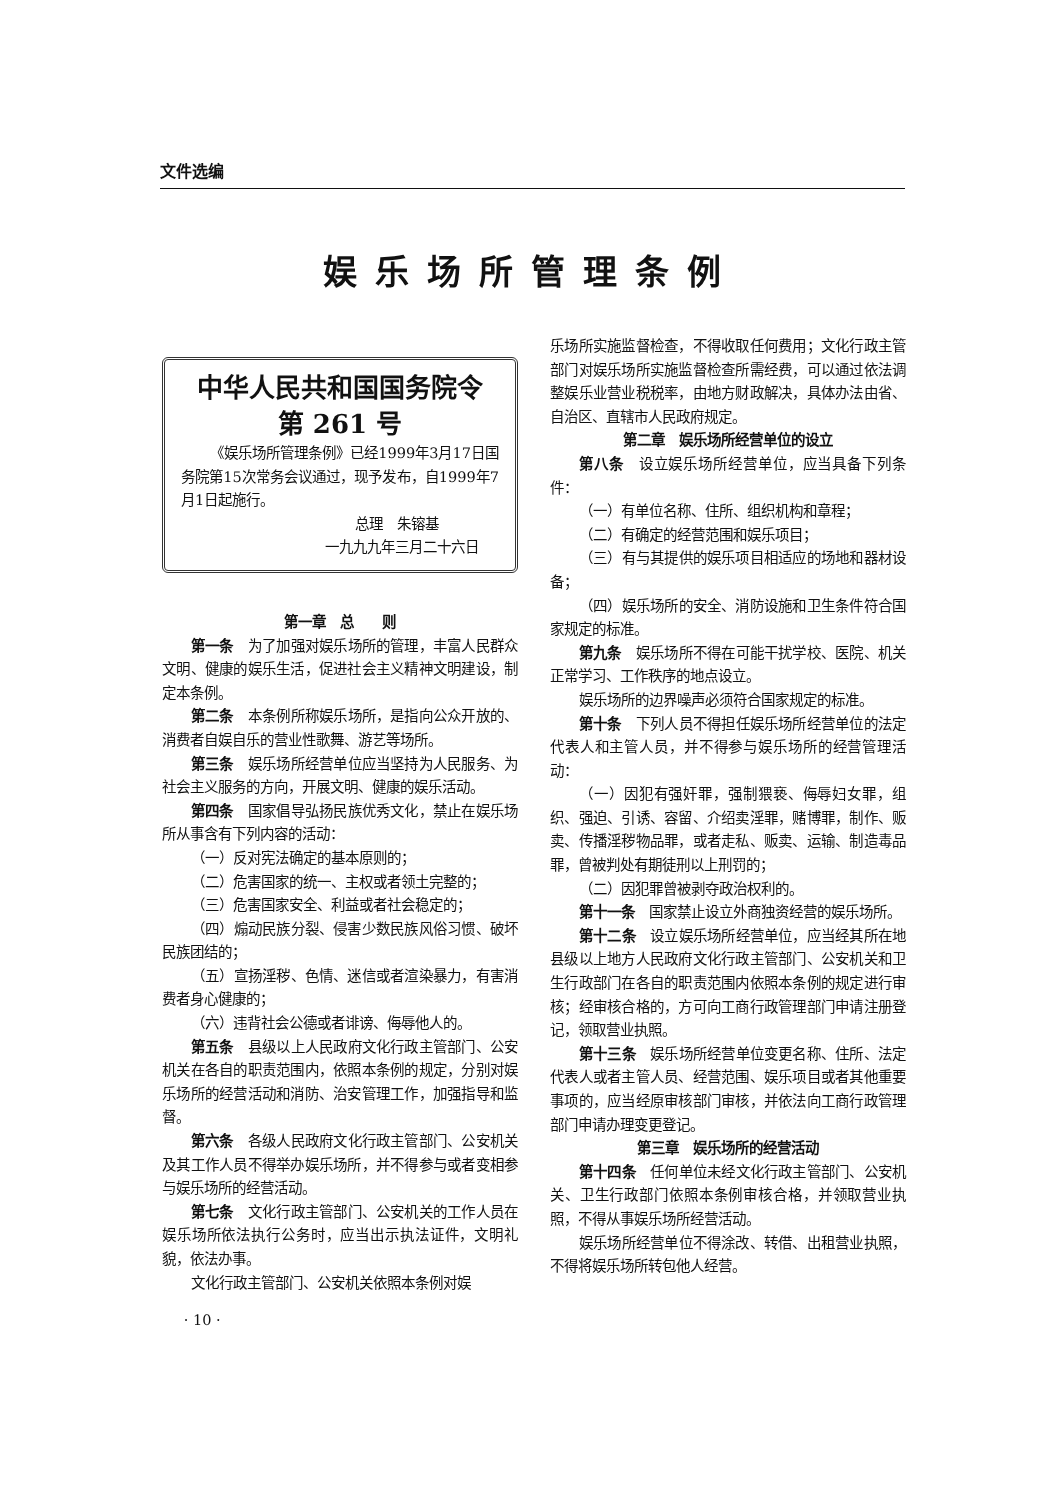文件选编
娱乐场所管理条例
中华人民共和国国务院令
第 261 号
《娱乐场所管理条例》已经1999年3月17日国务院第15次常务会议通过，现予发布，自1999年7月1日起施行。
总理　朱镕基
一九九九年三月二十六日
第一章　总　　则
第一条　为了加强对娱乐场所的管理，丰富人民群众文明、健康的娱乐生活，促进社会主义精神文明建设，制定本条例。
第二条　本条例所称娱乐场所，是指向公众开放的、消费者自娱自乐的营业性歌舞、游艺等场所。
第三条　娱乐场所经营单位应当坚持为人民服务、为社会主义服务的方向，开展文明、健康的娱乐活动。
第四条　国家倡导弘扬民族优秀文化，禁止在娱乐场所从事含有下列内容的活动：
（一）反对宪法确定的基本原则的；
（二）危害国家的统一、主权或者领土完整的；
（三）危害国家安全、利益或者社会稳定的；
（四）煽动民族分裂、侵害少数民族风俗习惯、破坏民族团结的；
（五）宣扬淫秽、色情、迷信或者渲染暴力，有害消费者身心健康的；
（六）违背社会公德或者诽谤、侮辱他人的。
第五条　县级以上人民政府文化行政主管部门、公安机关在各自的职责范围内，依照本条例的规定，分别对娱乐场所的经营活动和消防、治安管理工作，加强指导和监督。
第六条　各级人民政府文化行政主管部门、公安机关及其工作人员不得举办娱乐场所，并不得参与或者变相参与娱乐场所的经营活动。
第七条　文化行政主管部门、公安机关的工作人员在娱乐场所依法执行公务时，应当出示执法证件，文明礼貌，依法办事。
文化行政主管部门、公安机关依照本条例对娱
· 10 ·
乐场所实施监督检查，不得收取任何费用；文化行政主管部门对娱乐场所实施监督检查所需经费，可以通过依法调整娱乐业营业税税率，由地方财政解决，具体办法由省、自治区、直辖市人民政府规定。
第二章　娱乐场所经营单位的设立
第八条　设立娱乐场所经营单位，应当具备下列条件：
（一）有单位名称、住所、组织机构和章程；
（二）有确定的经营范围和娱乐项目；
（三）有与其提供的娱乐项目相适应的场地和器材设备；
（四）娱乐场所的安全、消防设施和卫生条件符合国家规定的标准。
第九条　娱乐场所不得在可能干扰学校、医院、机关正常学习、工作秩序的地点设立。
娱乐场所的边界噪声必须符合国家规定的标准。
第十条　下列人员不得担任娱乐场所经营单位的法定代表人和主管人员，并不得参与娱乐场所的经营管理活动：
（一）因犯有强奸罪，强制猥亵、侮辱妇女罪，组织、强迫、引诱、容留、介绍卖淫罪，赌博罪，制作、贩卖、传播淫秽物品罪，或者走私、贩卖、运输、制造毒品罪，曾被判处有期徒刑以上刑罚的；
（二）因犯罪曾被剥夺政治权利的。
第十一条　国家禁止设立外商独资经营的娱乐场所。
第十二条　设立娱乐场所经营单位，应当经其所在地县级以上地方人民政府文化行政主管部门、公安机关和卫生行政部门在各自的职责范围内依照本条例的规定进行审核；经审核合格的，方可向工商行政管理部门申请注册登记，领取营业执照。
第十三条　娱乐场所经营单位变更名称、住所、法定代表人或者主管人员、经营范围、娱乐项目或者其他重要事项的，应当经原审核部门审核，并依法向工商行政管理部门申请办理变更登记。
第三章　娱乐场所的经营活动
第十四条　任何单位未经文化行政主管部门、公安机关、卫生行政部门依照本条例审核合格，并领取营业执照，不得从事娱乐场所经营活动。
娱乐场所经营单位不得涂改、转借、出租营业执照，不得将娱乐场所转包他人经营。